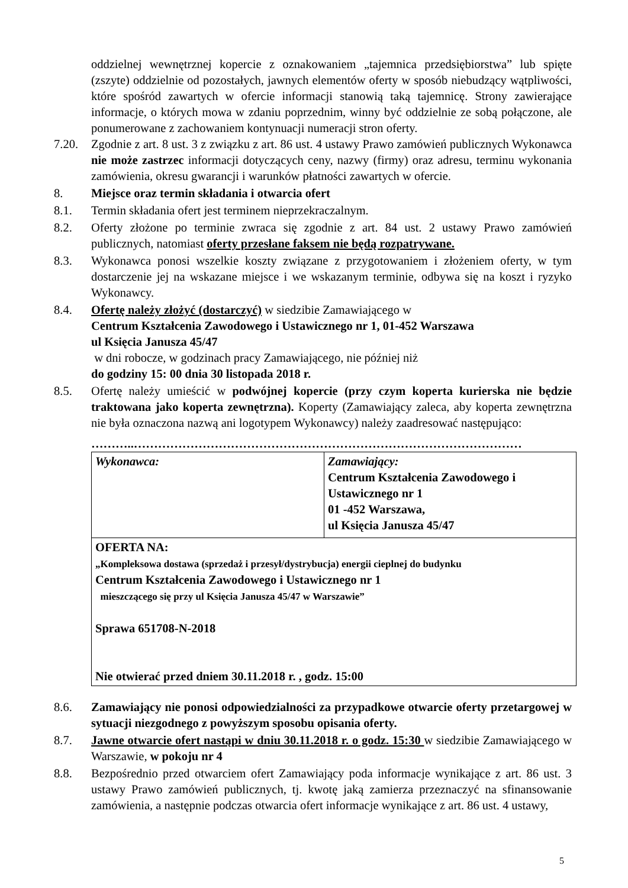oddzielnej wewnętrznej kopercie z oznakowaniem „tajemnica przedsiębiorstwa” lub spięte (zszyte) oddzielnie od pozostałych, jawnych elementów oferty w sposób niebudzący wątpliwości, które spośród zawartych w ofercie informacji stanowią taką tajemnicę. Strony zawierające informacje, o których mowa w zdaniu poprzednim, winny być oddzielnie ze sobą połączone, ale ponumerowane z zachowaniem kontynuacji numeracji stron oferty.
7.20. Zgodnie z art. 8 ust. 3 z związku z art. 86 ust. 4 ustawy Prawo zamówień publicznych Wykonawca nie może zastrzec informacji dotyczących ceny, nazwy (firmy) oraz adresu, terminu wykonania zamówienia, okresu gwarancji i warunków płatności zawartych w ofercie.
8. Miejsce oraz termin składania i otwarcia ofert
8.1. Termin składania ofert jest terminem nieprzekraczalnym.
8.2. Oferty złożone po terminie zwraca się zgodnie z art. 84 ust. 2 ustawy Prawo zamówień publicznych, natomiast oferty przesłane faksem nie będą rozpatrywane.
8.3. Wykonawca ponosi wszelkie koszty związane z przygotowaniem i złożeniem oferty, w tym dostarczenie jej na wskazane miejsce i we wskazanym terminie, odbywa się na koszt i ryzyko Wykonawcy.
8.4. Ofertę należy złożyć (dostarczyć) w siedzibie Zamawiającego w
Centrum Kształcenia Zawodowego i Ustawicznego nr 1, 01-452 Warszawa
ul Księcia Janusza 45/47
w dni robocze, w godzinach pracy Zamawiającego, nie później niż
do godziny 15: 00 dnia 30 listopada 2018 r.
8.5. Ofertę należy umieścić w podwójnej kopercie (przy czym koperta kurierska nie będzie traktowana jako koperta zewnętrzna). Koperty (Zamawiający zaleca, aby koperta zewnętrzna nie była oznaczona nazwą ani logotypem Wykonawcy) należy zaadresować następująco:
………..……………………………………………………………………………………
| Wykonawca: | Zamawiający: Centrum Kształcenia Zawodowego i Ustawicznego nr 1 01 -452 Warszawa, ul Księcia Janusza 45/47 |
| OFERTA NA: „Kompleksowa dostawa (sprzedaż i przesył/dystrybucja) energii cieplnej do budynku Centrum Kształcenia Zawodowego i Ustawicznego nr 1 mieszczącego się przy ul Księcia Janusza 45/47 w Warszawie” Sprawa 651708-N-2018 Nie otwierać przed dniem 30.11.2018 r. , godz. 15:00 | |
8.6. Zamawiający nie ponosi odpowiedzialności za przypadkowe otwarcie oferty przetargowej w sytuacji niezgodnego z powyższym sposobu opisania oferty.
8.7. Jawne otwarcie ofert nastąpi w dniu 30.11.2018 r. o godz. 15:30 w siedzibie Zamawiającego w Warszawie, w pokoju nr 4
8.8. Bezpośrednio przed otwarciem ofert Zamawiający poda informacje wynikające z art. 86 ust. 3 ustawy Prawo zamówień publicznych, tj. kwotę jaką zamierza przeznaczyć na sfinansowanie zamówienia, a następnie podczas otwarcia ofert informacje wynikające z art. 86 ust. 4 ustawy,
5